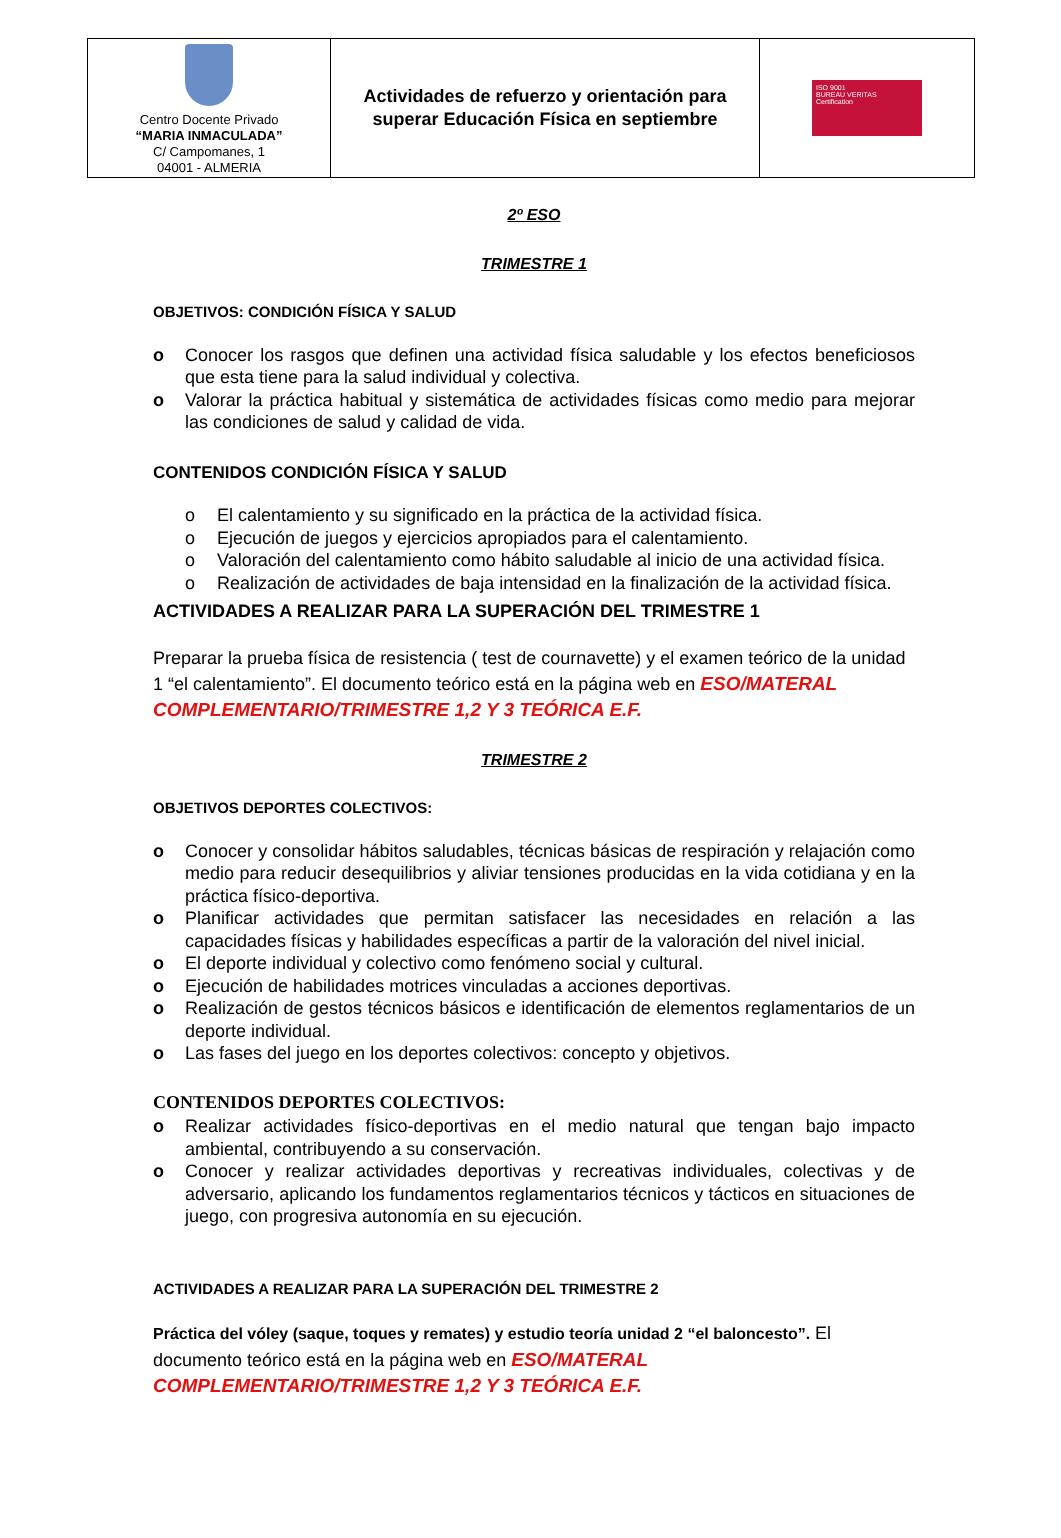| Centro Docente Privado “MARIA INMACULADA” C/ Campomanes, 1 04001 - ALMERIA | Actividades de refuerzo y orientación para superar Educación Física en septiembre | ISO 9001 BUREAU VERITAS Certification |
2º ESO
TRIMESTRE 1
OBJETIVOS: CONDICIÓN FÍSICA Y SALUD
o Conocer los rasgos que definen una actividad física saludable y los efectos beneficiosos que esta tiene para la salud individual y colectiva.
o Valorar la práctica habitual y sistemática de actividades físicas como medio para mejorar las condiciones de salud y calidad de vida.
CONTENIDOS CONDICIÓN FÍSICA Y SALUD
o El calentamiento y su significado en la práctica de la actividad física.
o Ejecución de juegos y ejercicios apropiados para el calentamiento.
o Valoración del calentamiento como hábito saludable al inicio de una actividad física.
o Realización de actividades de baja intensidad en la finalización de la actividad física.
ACTIVIDADES A REALIZAR PARA LA SUPERACIÓN DEL TRIMESTRE 1
Preparar la prueba física de resistencia ( test de cournavette) y el examen teórico de la unidad 1 “el calentamiento”. El documento teórico está en la página web en ESO/MATERAL COMPLEMENTARIO/TRIMESTRE 1,2 Y 3 TEÓRICA E.F.
TRIMESTRE 2
OBJETIVOS DEPORTES COLECTIVOS:
o Conocer y consolidar hábitos saludables, técnicas básicas de respiración y relajación como medio para reducir desequilibrios y aliviar tensiones producidas en la vida cotidiana y en la práctica físico-deportiva.
o Planificar actividades que permitan satisfacer las necesidades en relación a las capacidades físicas y habilidades específicas a partir de la valoración del nivel inicial.
o El deporte individual y colectivo como fenómeno social y cultural.
o Ejecución de habilidades motrices vinculadas a acciones deportivas.
o Realización de gestos técnicos básicos e identificación de elementos reglamentarios de un deporte individual.
o Las fases del juego en los deportes colectivos: concepto y objetivos.
CONTENIDOS DEPORTES COLECTIVOS:
o Realizar actividades físico-deportivas en el medio natural que tengan bajo impacto ambiental, contribuyendo a su conservación.
o Conocer y realizar actividades deportivas y recreativas individuales, colectivas y de adversario, aplicando los fundamentos reglamentarios técnicos y tácticos en situaciones de juego, con progresiva autonomía en su ejecución.
ACTIVIDADES A REALIZAR PARA LA SUPERACIÓN DEL TRIMESTRE 2
Práctica del vóley (saque, toques y remates) y estudio teoría unidad 2 “el baloncesto”. El documento teórico está en la página web en ESO/MATERAL COMPLEMENTARIO/TRIMESTRE 1,2 Y 3 TEÓRICA E.F.